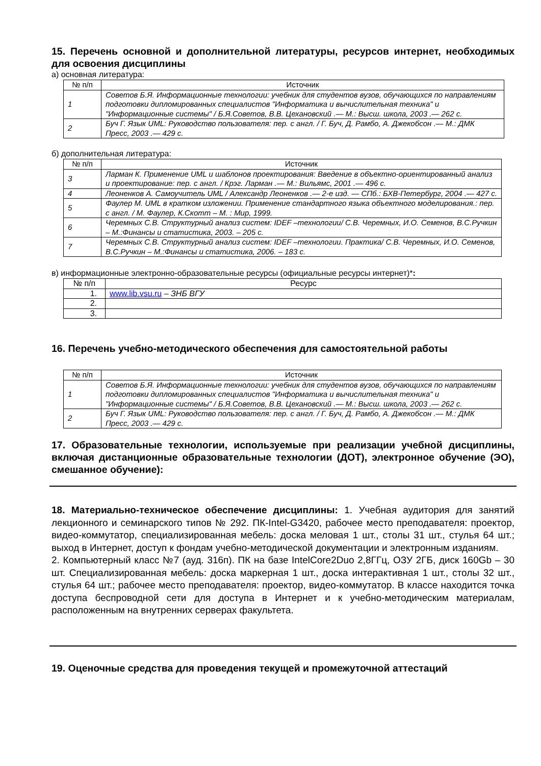15. Перечень основной и дополнительной литературы, ресурсов интернет, необходимых для освоения дисциплины
а) основная литература:
| № п/п | Источник |
| --- | --- |
| 1 | Советов Б.Я. Информационные технологии: учебник для студентов вузов, обучающихся по направлениям подготовки дипломированных специалистов "Информатика и вычислительная техника" и "Информационные системы" / Б.Я.Советов, В.В. Цехановский .— М.: Высш. школа, 2003 .— 262 с. |
| 2 | Буч Г. Язык UML: Руководство пользователя: пер. с англ. / Г. Буч, Д. Рамбо, А. Джекобсон .— М.: ДМК Пресс, 2003 .— 429 с. |
б) дополнительная литература:
| № п/п | Источник |
| --- | --- |
| 3 | Ларман К. Применение UML и шаблонов проектирования: Введение в объектно-ориентированный анализ и проектирование: пер. с англ. / Крэг. Ларман .— М.: Вильямс, 2001 .— 496 с. |
| 4 | Леоненков А. Самоучитель UML / Александр Леоненков .— 2-е изд. — СПб.: БХВ-Петербург, 2004 .— 427 с. |
| 5 | Фаулер М. UML в кратком изложении. Применение стандартного языка объектного моделирования.: пер. с англ. / М. Фаулер, К.Скотт – М. : Мир, 1999. |
| 6 | Черемных С.В. Структурный анализ систем: IDEF –технологии/ С.В. Черемных, И.О. Семенов, В.С.Ручкин – М.:Финансы и статистика, 2003. – 205 с. |
| 7 | Черемных С.В. Структурный анализ систем: IDEF –технологии. Практика/ С.В. Черемных, И.О. Семенов, В.С.Ручкин – М.:Финансы и статистика, 2006. – 183 с. |
в) информационные электронно-образовательные ресурсы (официальные ресурсы интернет)*:
| № п/п | Ресурс |
| --- | --- |
| 1. | www.lib.vsu.ru – ЗНБ ВГУ |
| 2. | |
| 3. | |
16. Перечень учебно-методического обеспечения для самостоятельной работы
| № п/п | Источник |
| --- | --- |
| 1 | Советов Б.Я. Информационные технологии: учебник для студентов вузов, обучающихся по направлениям подготовки дипломированных специалистов "Информатика и вычислительная техника" и "Информационные системы" / Б.Я.Советов, В.В. Цехановский .— М.: Высш. школа, 2003 .— 262 с. |
| 2 | Буч Г. Язык UML: Руководство пользователя: пер. с англ. / Г. Буч, Д. Рамбо, А. Джекобсон .— М.: ДМК Пресс, 2003 .— 429 с. |
17. Образовательные технологии, используемые при реализации учебной дисциплины, включая дистанционные образовательные технологии (ДОТ), электронное обучение (ЭО), смешанное обучение):
18. Материально-техническое обеспечение дисциплины: 1. Учебная аудитория для занятий лекционного и семинарского типов № 292. ПК-Intel-G3420, рабочее место преподавателя: проектор, видео-коммутатор, специализированная мебель: доска меловая 1 шт., столы 31 шт., стулья 64 шт.; выход в Интернет, доступ к фондам учебно-методической документации и электронным изданиям.
2. Компьютерный класс №7 (ауд. 316п). ПК на базе IntelCore2Duo 2,8ГГц, ОЗУ 2ГБ, диск 160Gb – 30 шт. Специализированная мебель: доска маркерная 1 шт., доска интерактивная 1 шт., столы 32 шт., стулья 64 шт.; рабочее место преподавателя: проектор, видео-коммутатор. В классе находится точка доступа беспроводной сети для доступа в Интернет и к учебно-методическим материалам, расположенным на внутренних серверах факультета.
19. Оценочные средства для проведения текущей и промежуточной аттестаций